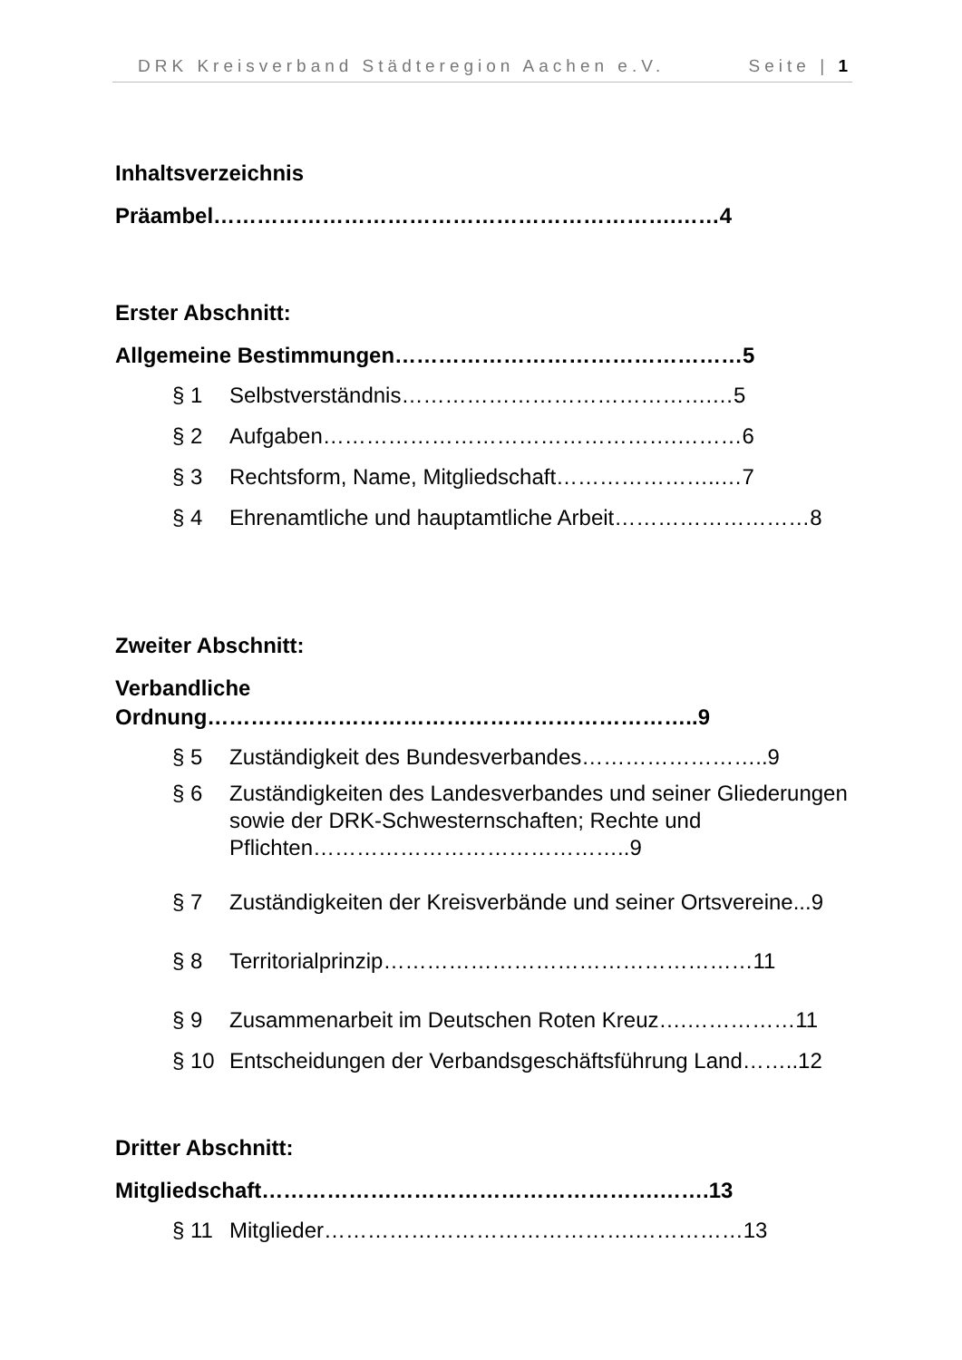DRK Kreisverband Städteregion Aachen e.V. Seite | 1
Inhaltsverzeichnis
Präambel……………………………………………………….……4
Erster Abschnitt:
Allgemeine Bestimmungen…………………………………………5
§ 1 Selbstverständnis…………………………………….…5
§ 2 Aufgaben………………………………………….………6
§ 3 Rechtsform, Name, Mitgliedschaft…………………..…7
§ 4 Ehrenamtliche und hauptamtliche Arbeit………………………8
Zweiter Abschnitt:
Verbandliche
Ordnung…………………………………………………………..9
§ 5 Zuständigkeit des Bundesverbandes……………………..9
§ 6 Zuständigkeiten des Landesverbandes und seiner Gliederungen sowie der DRK-Schwesternschaften; Rechte und Pflichten……………………………………..9
§ 7 Zuständigkeiten der Kreisverbände und seiner Ortsvereine...9
§ 8 Territorialprinzip……………………………………………11
§ 9 Zusammenarbeit im Deutschen Roten Kreuz….……………11
§ 10 Entscheidungen der Verbandsgeschäftsführung Land……..12
Dritter Abschnitt:
Mitgliedschaft……………………………………………….…….13
§ 11 Mitglieder…………………………………….……………13